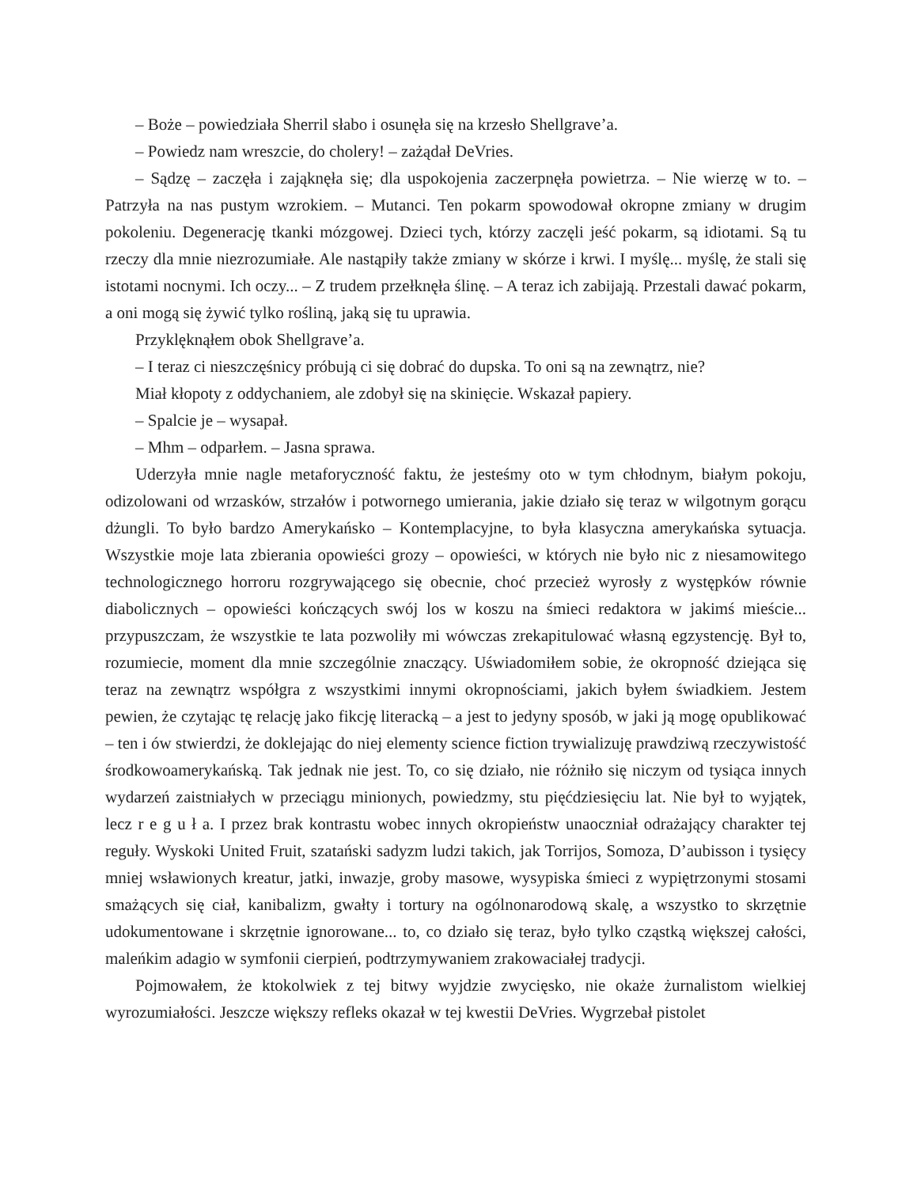– Boże – powiedziała Sherril słabo i osunęła się na krzesło Shellgrave’a.
– Powiedz nam wreszcie, do cholery! – zażądał DeVries.
– Sądzę – zaczęła i zająknęła się; dla uspokojenia zaczerpnęła powietrza. – Nie wierzę w to. – Patrzyła na nas pustym wzrokiem. – Mutanci. Ten pokarm spowodował okropne zmiany w drugim pokoleniu. Degenerację tkanki mózgowej. Dzieci tych, którzy zaczęli jeść pokarm, są idiotami. Są tu rzeczy dla mnie niezrozumiałe. Ale nastąpiły także zmiany w skórze i krwi. I myślę... myślę, że stali się istotami nocnymi. Ich oczy... – Z trudem przełknęła ślinę. – A teraz ich zabijają. Przestali dawać pokarm, a oni mogą się żywić tylko rośliną, jaką się tu uprawia.
Przyklęknąłem obok Shellgrave’a.
– I teraz ci nieszczęśnicy próbują ci się dobrać do dupska. To oni są na zewnątrz, nie?
Miał kłopoty z oddychaniem, ale zdobył się na skinięcie. Wskazał papiery.
– Spalcie je – wysapał.
– Mhm – odparłem. – Jasna sprawa.
Uderzyła mnie nagle metaforyczność faktu, że jesteśmy oto w tym chłodnym, białym pokoju, odizolowani od wrzasków, strzałów i potwornego umierania, jakie działo się teraz w wilgotnym gorącu dżungli. To było bardzo Amerykańsko – Kontemplacyjne, to była klasyczna amerykańska sytuacja. Wszystkie moje lata zbierania opowieści grozy – opowieści, w których nie było nic z niesamowitego technologicznego horroru rozgrywającego się obecnie, choć przecież wyrosły z występków równie diabolicznych – opowieści kończących swój los w koszu na śmieci redaktora w jakimś mieście... przypuszczam, że wszystkie te lata pozwoliły mi wówczas zrekapitulować własną egzystencję. Był to, rozumiecie, moment dla mnie szczególnie znaczący. Uświadomiłem sobie, że okropność dziejąca się teraz na zewnątrz współgra z wszystkimi innymi okropnościami, jakich byłem świadkiem. Jestem pewien, że czytając tę relację jako fikcję literacką – a jest to jedyny sposób, w jaki ją mogę opublikować – ten i ów stwierdzi, że doklejając do niej elementy science fiction trywializuję prawdziwą rzeczywistość środkowoamerykańską. Tak jednak nie jest. To, co się działo, nie różniło się niczym od tysiąca innych wydarzeń zaistniałych w przeciągu minionych, powiedzmy, stu pięćdziesięciu lat. Nie był to wyjątek, lecz r e g u ł a. I przez brak kontrastu wobec innych okropieństw unaoczniał odrażający charakter tej reguły. Wyskoki United Fruit, szatański sadyzm ludzi takich, jak Torrijos, Somoza, D’aubisson i tysięcy mniej wsławionych kreatur, jatki, inwazje, groby masowe, wysypiska śmieci z wypiętrzonymi stosami smażących się ciał, kanibalizm, gwałty i tortury na ogólnonarodową skalę, a wszystko to skrzętnie udokumentowane i skrzętnie ignorowane... to, co działo się teraz, było tylko cząstką większej całości, maleńkim adagio w symfonii cierpień, podtrzymywaniem zrakowaciałej tradycji.
Pojmowałem, że ktokolwiek z tej bitwy wyjdzie zwycięsko, nie okaże żurnalistom wielkiej wyrozumiałości. Jeszcze większy refleks okazał w tej kwestii DeVries. Wygrzebał pistolet